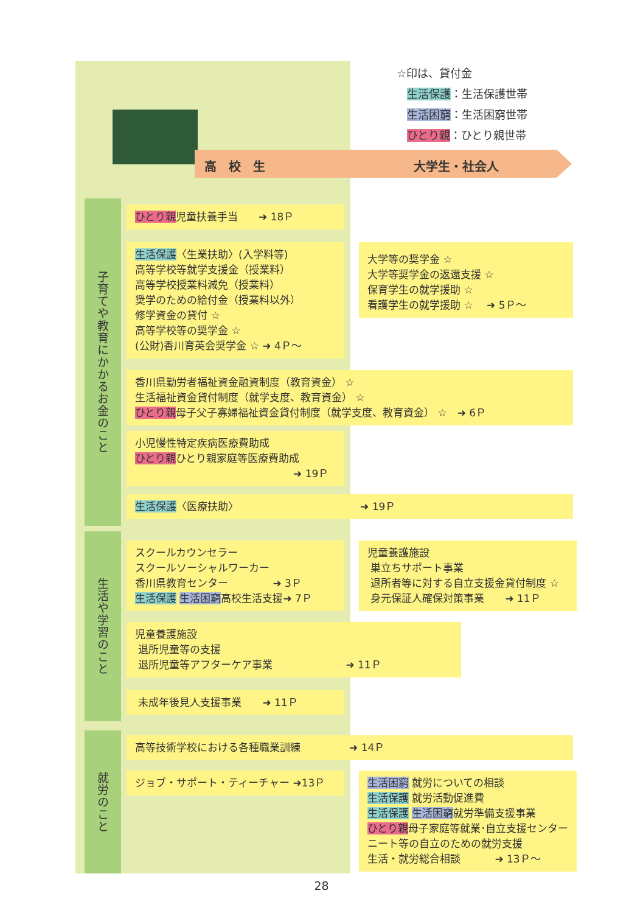☆印は、貸付金
生活保護：生活保護世帯
生活困窮：生活困窮世帯
ひとり親：ひとり親世帯
高　校　生 大学生・社会人
子育てや教育にかかるお金のこと
生活や学習のこと
就労のこと
ひとり親児童扶養手当　　➜ 18Ｐ
生活保護〈生業扶助〉(入学料等)
高等学校等就学支援金（授業料）
高等学校授業料減免（授業料）
奨学のための給付金（授業料以外）
修学資金の貸付 ☆
高等学校等の奨学金 ☆
(公財)香川育英会奨学金 ☆ ➜ 4Ｐ～
大学等の奨学金 ☆
大学等奨学金の返還支援 ☆
保育学生の就学援助 ☆
看護学生の就学援助 ☆　 ➜ 5Ｐ～
香川県勤労者福祉資金融資制度（教育資金） ☆
生活福祉資金貸付制度（就学支度、教育資金） ☆
ひとり親母子父子寡婦福祉資金貸付制度（就学支度、教育資金） ☆　➜ 6Ｐ
小児慢性特定疾病医療費助成
ひとり親ひとり親家庭等医療費助成
➜ 19Ｐ
生活保護〈医療扶助〉 ➜ 19Ｐ
スクールカウンセラー
スクールソーシャルワーカー
香川県教育センター　　　　 ➜ 3Ｐ
生活保護 生活困窮高校生活支援➜ 7Ｐ
児童養護施設
巣立ちサポート事業
退所者等に対する自立支援金貸付制度 ☆
身元保証人確保対策事業　　➜ 11Ｐ
児童養護施設
退所児童等の支援
退所児童等アフターケア事業 ➜ 11Ｐ
未成年後見人支援事業　　➜ 11Ｐ
高等技術学校における各種職業訓練 ➜ 14Ｐ
ジョブ・サポート・ティーチャー ➜13Ｐ
生活困窮 就労についての相談
生活保護 就労活動促進費
生活保護 生活困窮就労準備支援事業
ひとり親母子家庭等就業･自立支援センター
ニート等の自立のための就労支援
生活・就労総合相談　　　 ➜ 13Ｐ～
28